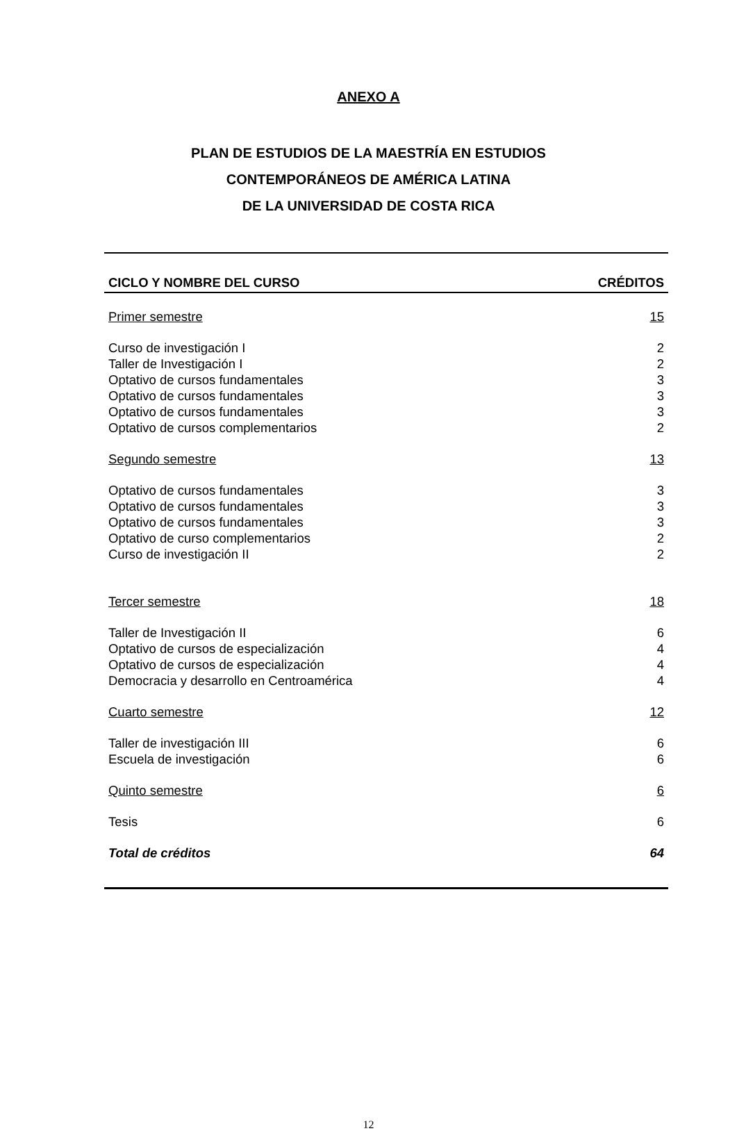ANEXO A
PLAN DE ESTUDIOS DE LA MAESTRÍA EN ESTUDIOS
CONTEMPORÁNEOS DE AMÉRICA LATINA
DE LA UNIVERSIDAD DE COSTA RICA
| CICLO Y NOMBRE DEL CURSO | CRÉDITOS |
| --- | --- |
| Primer semestre | 15 |
| Curso de investigación I | 2 |
| Taller de Investigación I | 2 |
| Optativo de cursos fundamentales | 3 |
| Optativo de cursos fundamentales | 3 |
| Optativo de cursos fundamentales | 3 |
| Optativo de cursos complementarios | 2 |
| Segundo semestre | 13 |
| Optativo de cursos fundamentales | 3 |
| Optativo de cursos fundamentales | 3 |
| Optativo de cursos fundamentales | 3 |
| Optativo de curso complementarios | 2 |
| Curso de investigación II | 2 |
| Tercer semestre | 18 |
| Taller de Investigación II | 6 |
| Optativo de cursos de especialización | 4 |
| Optativo de cursos de especialización | 4 |
| Democracia y desarrollo en Centroamérica | 4 |
| Cuarto semestre | 12 |
| Taller de investigación III | 6 |
| Escuela de investigación | 6 |
| Quinto semestre | 6 |
| Tesis | 6 |
| Total de créditos | 64 |
12